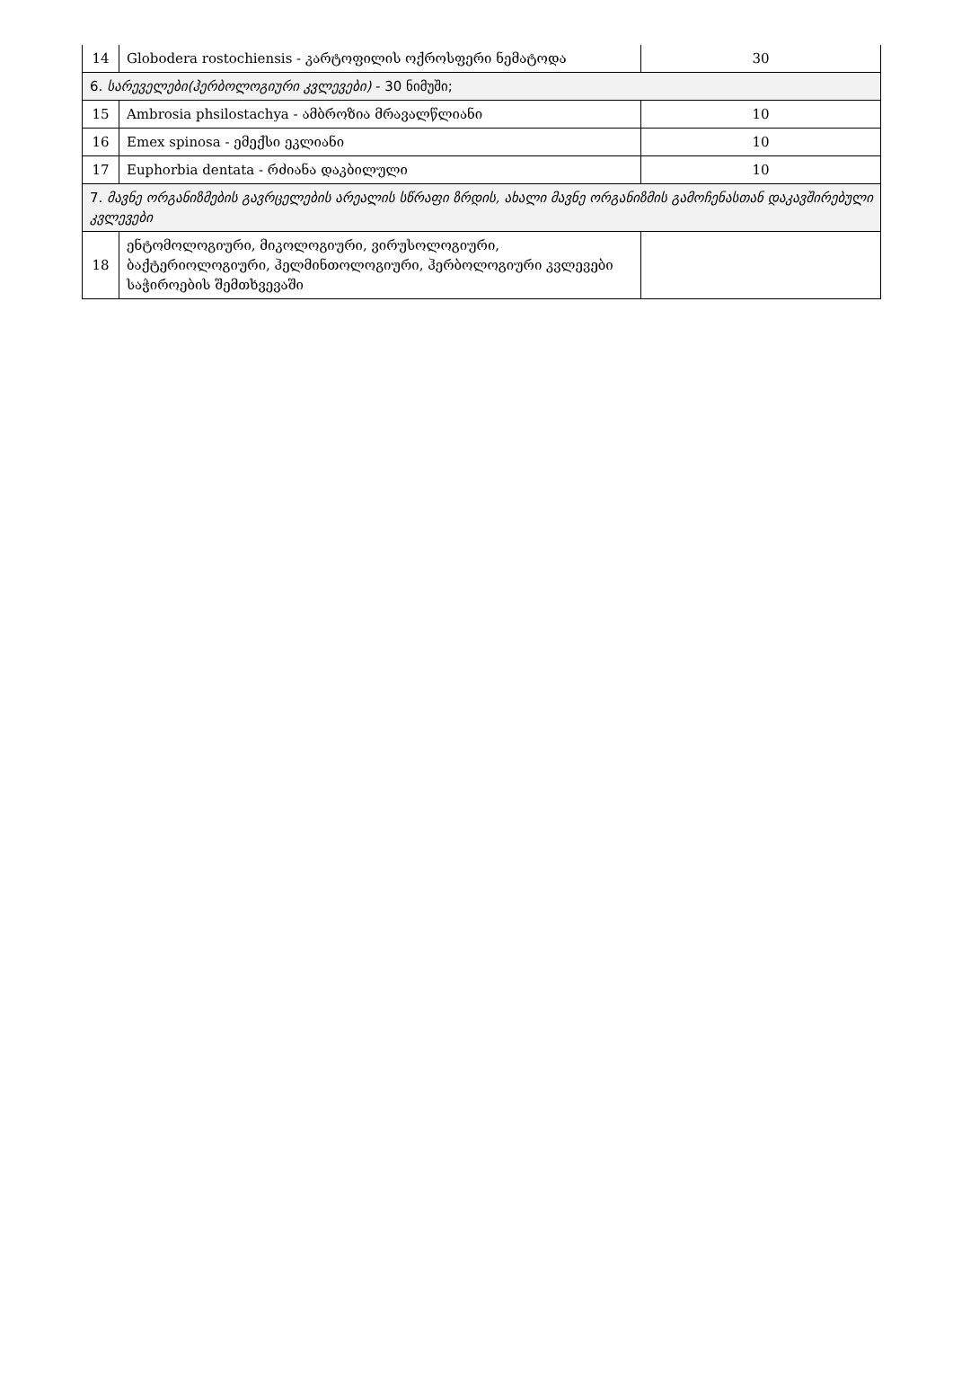| 14 | Globodera rostochiensis - კარტოფილის ოქროსფერი ნემატოდა | 30 |
| 6. სარეველები(ჰერბოლოგიური კვლევები) - 30 ნიმუში; | | |
| 15 | Ambrosia phsilostachya - ამბროზია მრავალწლიანი | 10 |
| 16 | Emex spinosa - ემექსი ეკლიანი | 10 |
| 17 | Euphorbia dentata - რძიანა დაკბილული | 10 |
| 7. მავნე ორგანიზმების გავრცელების არეალის სწრაფი ზრდის, ახალი მავნე ორგანიზმის გამოჩენასთან დაკავშირებული კვლევები | | |
| 18 | ენტომოლოგიური, მიკოლოგიური, ვირუსოლოგიური, ბაქტერიოლოგიური, ჰელმინთოლოგიური, ჰერბოლოგიური კვლევები საჭიროების შემთხვევაში | |